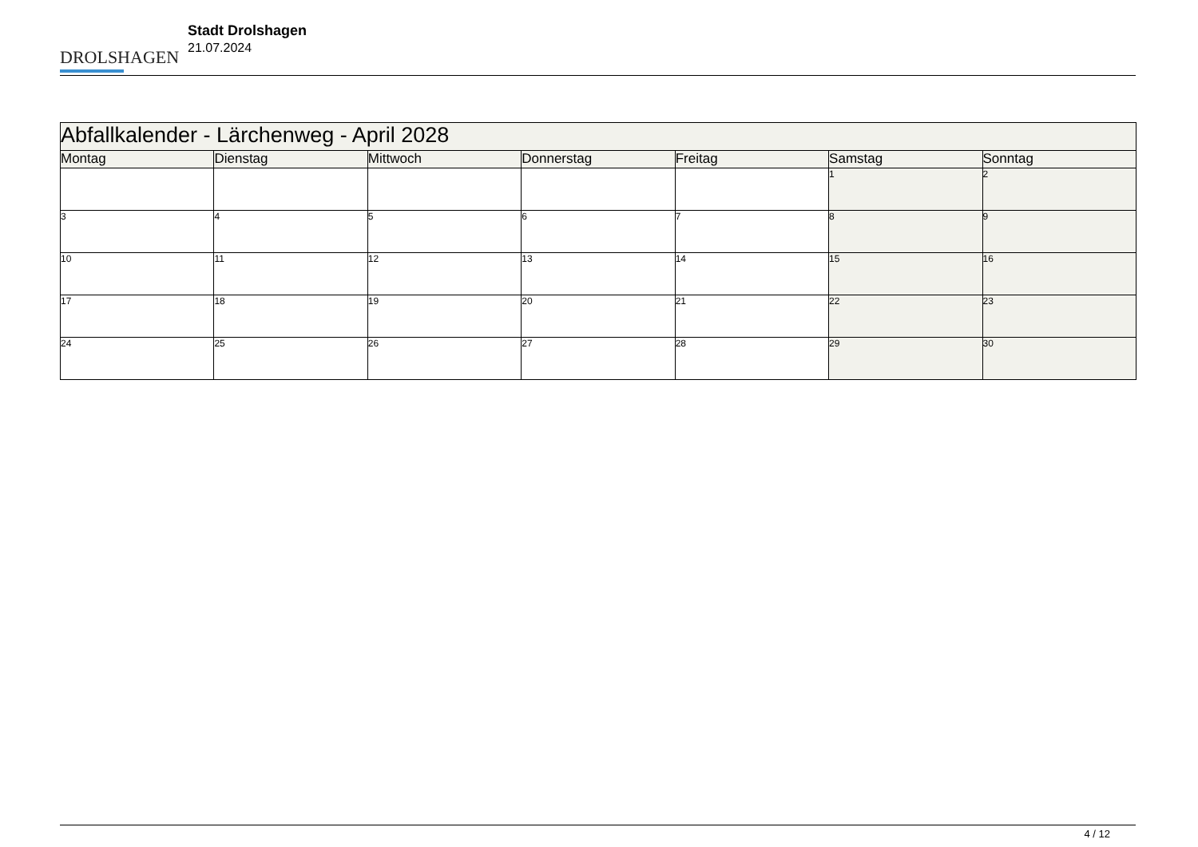DROLSHAGEN
Stadt Drolshagen
21.07.2024
| Abfallkalender - Lärchenweg - April 2028 | | | | | | |
| --- | --- | --- | --- | --- | --- | --- |
| Montag | Dienstag | Mittwoch | Donnerstag | Freitag | Samstag | Sonntag |
| | | | | | 1 | 2 |
| 3 | 4 | 5 | 6 | 7 | 8 | 9 |
| 10 | 11 | 12 | 13 | 14 | 15 | 16 |
| 17 | 18 | 19 | 20 | 21 | 22 | 23 |
| 24 | 25 | 26 | 27 | 28 | 29 | 30 |
4 / 12